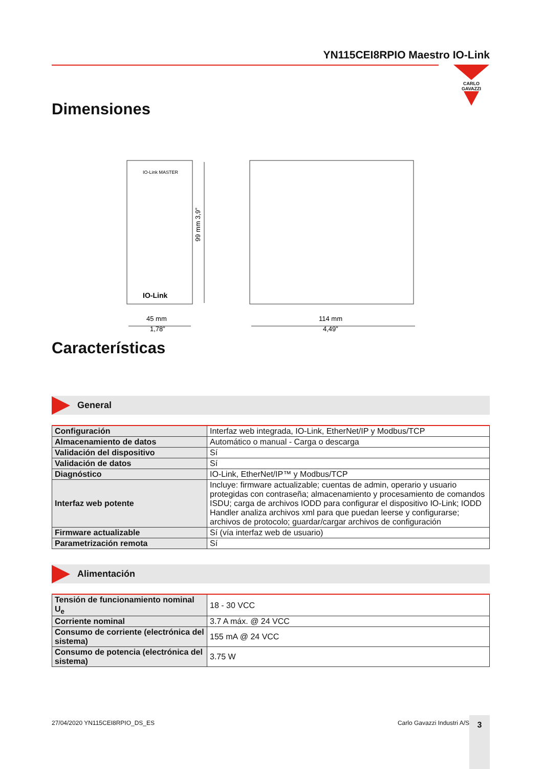YN115CEI8RPIO Maestro IO-Link
CARLO GAVAZZI
Dimensiones
IO-Link MASTER
IO-Link
99 mm 3,9”
45 mm
1,78”
114 mm
4,49”
Características
General
| Configuración | Interfaz web integrada, IO-Link, EtherNet/IP y Modbus/TCP |
| Almacenamiento de datos | Automático o manual - Carga o descarga |
| Validación del dispositivo | Sí |
| Validación de datos | Sí |
| Diagnóstico | IO-Link, EtherNet/IP™ y Modbus/TCP |
| Interfaz web potente | Incluye: firmware actualizable; cuentas de admin, operario y usuario protegidas con contraseña; almacenamiento y procesamiento de comandos ISDU; carga de archivos IODD para configurar el dispositivo IO-Link; IODD Handler analiza archivos xml para que puedan leerse y configurarse; archivos de protocolo; guardar/cargar archivos de configuración |
| Firmware actualizable | Sí (vía interfaz web de usuario) |
| Parametrización remota | Sí |
Alimentación
| Tensión de funcionamiento nominal U<sub>e</sub> | 18 - 30 VCC |
| Corriente nominal | 3.7 A máx. @ 24 VCC |
| Consumo de corriente (electrónica del sistema) | 155 mA @ 24 VCC |
| Consumo de potencia (electrónica del sistema) | 3.75 W |
27/04/2020 YN115CEI8RPIO_DS_ES Carlo Gavazzi Industri A/S 3